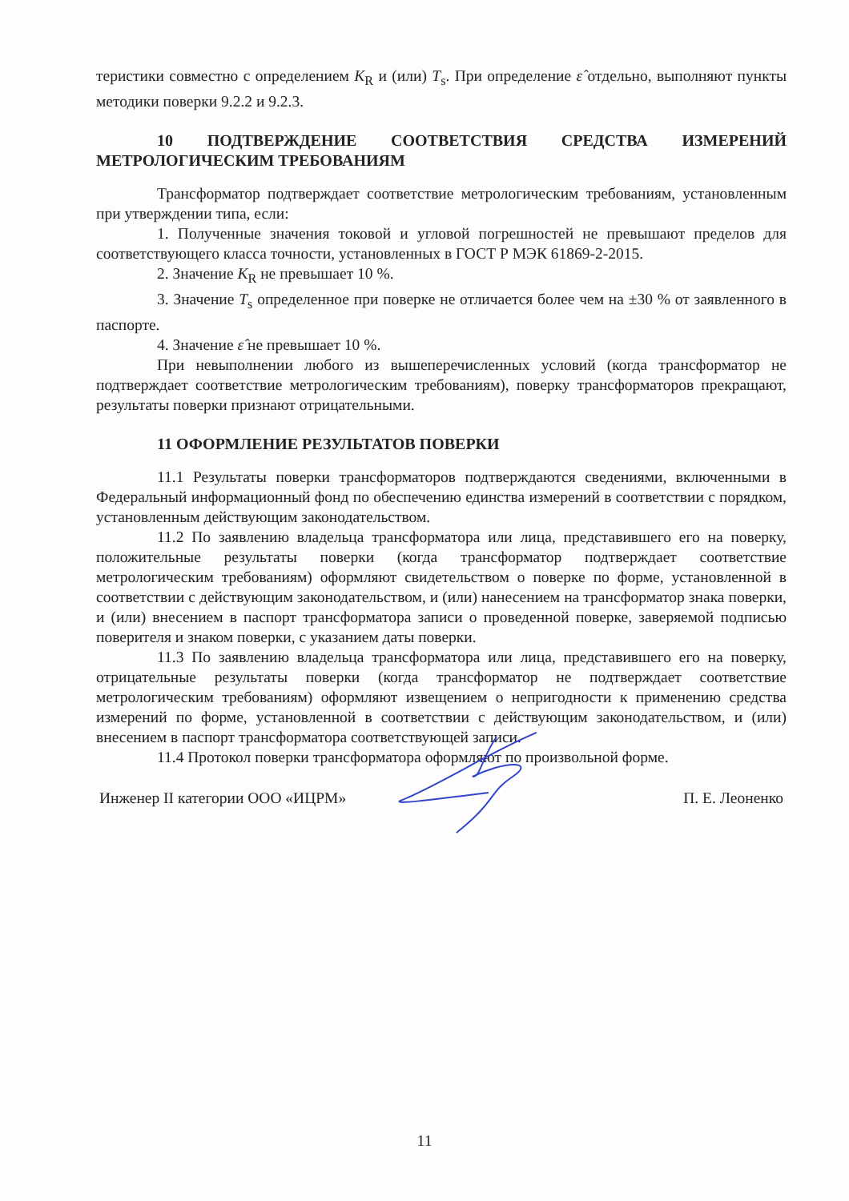теристики совместно с определением K<sub>R</sub> и (или) T<sub>s</sub>. При определение ε̂ отдельно, выполняют пункты методики поверки 9.2.2 и 9.2.3.
10 ПОДТВЕРЖДЕНИЕ СООТВЕТСТВИЯ СРЕДСТВА ИЗМЕРЕНИЙ МЕТРОЛОГИЧЕСКИМ ТРЕБОВАНИЯМ
Трансформатор подтверждает соответствие метрологическим требованиям, установленным при утверждении типа, если:
1. Полученные значения токовой и угловой погрешностей не превышают пределов для соответствующего класса точности, установленных в ГОСТ Р МЭК 61869-2-2015.
2. Значение K<sub>R</sub> не превышает 10 %.
3. Значение T<sub>s</sub> определенное при поверке не отличается более чем на ±30 % от заявленного в паспорте.
4. Значение ε̂ не превышает 10 %.
При невыполнении любого из вышеперечисленных условий (когда трансформатор не подтверждает соответствие метрологическим требованиям), поверку трансформаторов прекращают, результаты поверки признают отрицательными.
11 ОФОРМЛЕНИЕ РЕЗУЛЬТАТОВ ПОВЕРКИ
11.1 Результаты поверки трансформаторов подтверждаются сведениями, включенными в Федеральный информационный фонд по обеспечению единства измерений в соответствии с порядком, установленным действующим законодательством.
11.2 По заявлению владельца трансформатора или лица, представившего его на поверку, положительные результаты поверки (когда трансформатор подтверждает соответствие метрологическим требованиям) оформляют свидетельством о поверке по форме, установленной в соответствии с действующим законодательством, и (или) нанесением на трансформатор знака поверки, и (или) внесением в паспорт трансформатора записи о проведенной поверке, заверяемой подписью поверителя и знаком поверки, с указанием даты поверки.
11.3 По заявлению владельца трансформатора или лица, представившего его на поверку, отрицательные результаты поверки (когда трансформатор не подтверждает соответствие метрологическим требованиям) оформляют извещением о непригодности к применению средства измерений по форме, установленной в соответствии с действующим законодательством, и (или) внесением в паспорт трансформатора соответствующей записи.
11.4 Протокол поверки трансформатора оформляют по произвольной форме.
Инженер II категории ООО «ИЦРМ» П. Е. Леоненко
11